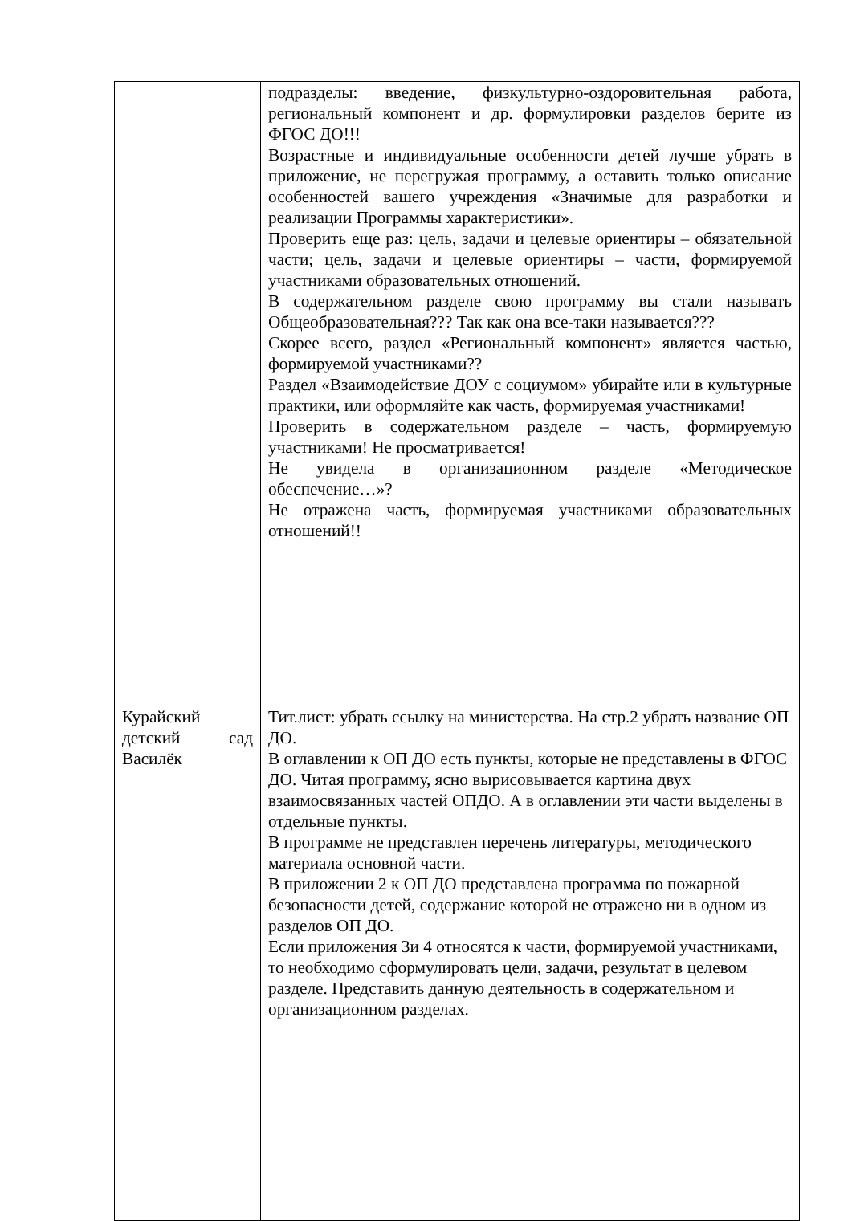| | подразделы: введение, физкультурно-оздоровительная работа, региональный компонент и др. формулировки разделов берите из ФГОС ДО!!! Возрастные и индивидуальные особенности детей лучше убрать в приложение, не перегружая программу, а оставить только описание особенностей вашего учреждения «Значимые для разработки и реализации Программы характеристики». Проверить еще раз: цель, задачи и целевые ориентиры – обязательной части; цель, задачи и целевые ориентиры – части, формируемой участниками образовательных отношений. В содержательном разделе свою программу вы стали называть Общеобразовательная??? Так как она все-таки называется??? Скорее всего, раздел «Региональный компонент» является частью, формируемой участниками?? Раздел «Взаимодействие ДОУ с социумом» убирайте или в культурные практики, или оформляйте как часть, формируемая участниками! Проверить в содержательном разделе – часть, формируемую участниками! Не просматривается! Не увидела в организационном разделе «Методическое обеспечение…»? Не отражена часть, формируемая участниками образовательных отношений!! |
| Курайский детский сад Василёк | Тит.лист: убрать ссылку на министерства. На стр.2 убрать название ОП ДО. В оглавлении к ОП ДО есть пункты, которые не представлены в ФГОС ДО. Читая программу, ясно вырисовывается картина двух взаимосвязанных частей ОПДО. А в оглавлении эти части выделены в отдельные пункты. В программе не представлен перечень литературы, методического материала основной части. В приложении 2 к ОП ДО представлена программа по пожарной безопасности детей, содержание которой не отражено ни в одном из разделов ОП ДО. Если приложения 3и 4 относятся к части, формируемой участниками, то необходимо сформулировать цели, задачи, результат в целевом разделе. Представить данную деятельность в содержательном и организационном разделах. |